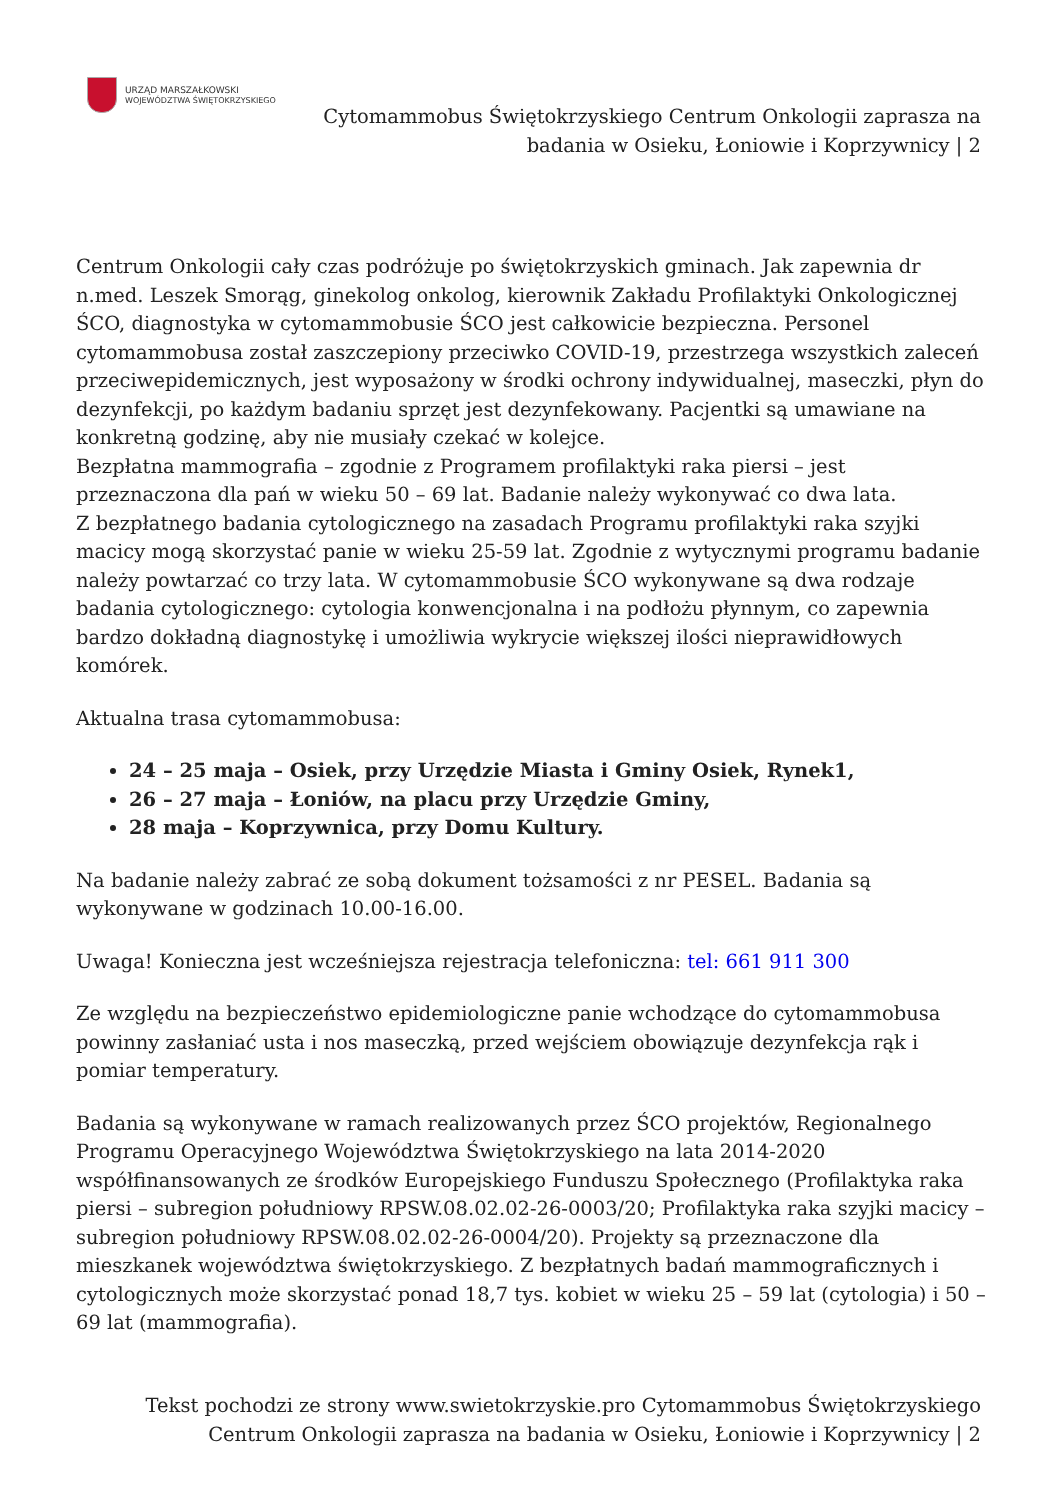URZĄD MARSZAŁKOWSKI
WOJEWÓDZTWA ŚWIĘTOKRZYSKIEGO
Cytomammobus Świętokrzyskiego Centrum Onkologii zaprasza na badania w Osieku, Łoniowie i Koprzywnicy | 2
Centrum Onkologii cały czas podróżuje po świętokrzyskich gminach. Jak zapewnia dr n.med. Leszek Smorąg, ginekolog onkolog, kierownik Zakładu Profilaktyki Onkologicznej ŚCO, diagnostyka w cytomammobusie ŚCO jest całkowicie bezpieczna. Personel cytomammobusa został zaszczepiony przeciwko COVID-19, przestrzega wszystkich zaleceń przeciwepidemicznych, jest wyposażony w środki ochrony indywidualnej, maseczki, płyn do dezynfekcji, po każdym badaniu sprzęt jest dezynfekowany. Pacjentki są umawiane na konkretną godzinę, aby nie musiały czekać w kolejce.
Bezpłatna mammografia – zgodnie z Programem profilaktyki raka piersi – jest przeznaczona dla pań w wieku 50 – 69 lat. Badanie należy wykonywać co dwa lata.
Z bezpłatnego badania cytologicznego na zasadach Programu profilaktyki raka szyjki macicy mogą skorzystać panie w wieku 25-59 lat. Zgodnie z wytycznymi programu badanie należy powtarzać co trzy lata. W cytomammobusie ŚCO wykonywane są dwa rodzaje badania cytologicznego: cytologia konwencjonalna i na podłożu płynnym, co zapewnia bardzo dokładną diagnostykę i umożliwia wykrycie większej ilości nieprawidłowych komórek.
Aktualna trasa cytomammobusa:
24 – 25 maja – Osiek, przy Urzędzie Miasta i Gminy Osiek, Rynek1,
26 – 27 maja – Łoniów, na placu przy Urzędzie Gminy,
28 maja – Koprzywnica, przy Domu Kultury.
Na badanie należy zabrać ze sobą dokument tożsamości z nr PESEL. Badania są wykonywane w godzinach 10.00-16.00.
Uwaga! Konieczna jest wcześniejsza rejestracja telefoniczna: tel: 661 911 300
Ze względu na bezpieczeństwo epidemiologiczne panie wchodzące do cytomammobusa powinny zasłaniać usta i nos maseczką, przed wejściem obowiązuje dezynfekcja rąk i pomiar temperatury.
Badania są wykonywane w ramach realizowanych przez ŚCO projektów, Regionalnego Programu Operacyjnego Województwa Świętokrzyskiego na lata 2014-2020 współfinansowanych ze środków Europejskiego Funduszu Społecznego (Profilaktyka raka piersi – subregion południowy RPSW.08.02.02-26-0003/20; Profilaktyka raka szyjki macicy – subregion południowy RPSW.08.02.02-26-0004/20). Projekty są przeznaczone dla mieszkanek województwa świętokrzyskiego. Z bezpłatnych badań mammograficznych i cytologicznych może skorzystać ponad 18,7 tys. kobiet w wieku 25 – 59 lat (cytologia) i 50 – 69 lat (mammografia).
Tekst pochodzi ze strony www.swietokrzyskie.pro Cytomammobus Świętokrzyskiego Centrum Onkologii zaprasza na badania w Osieku, Łoniowie i Koprzywnicy | 2